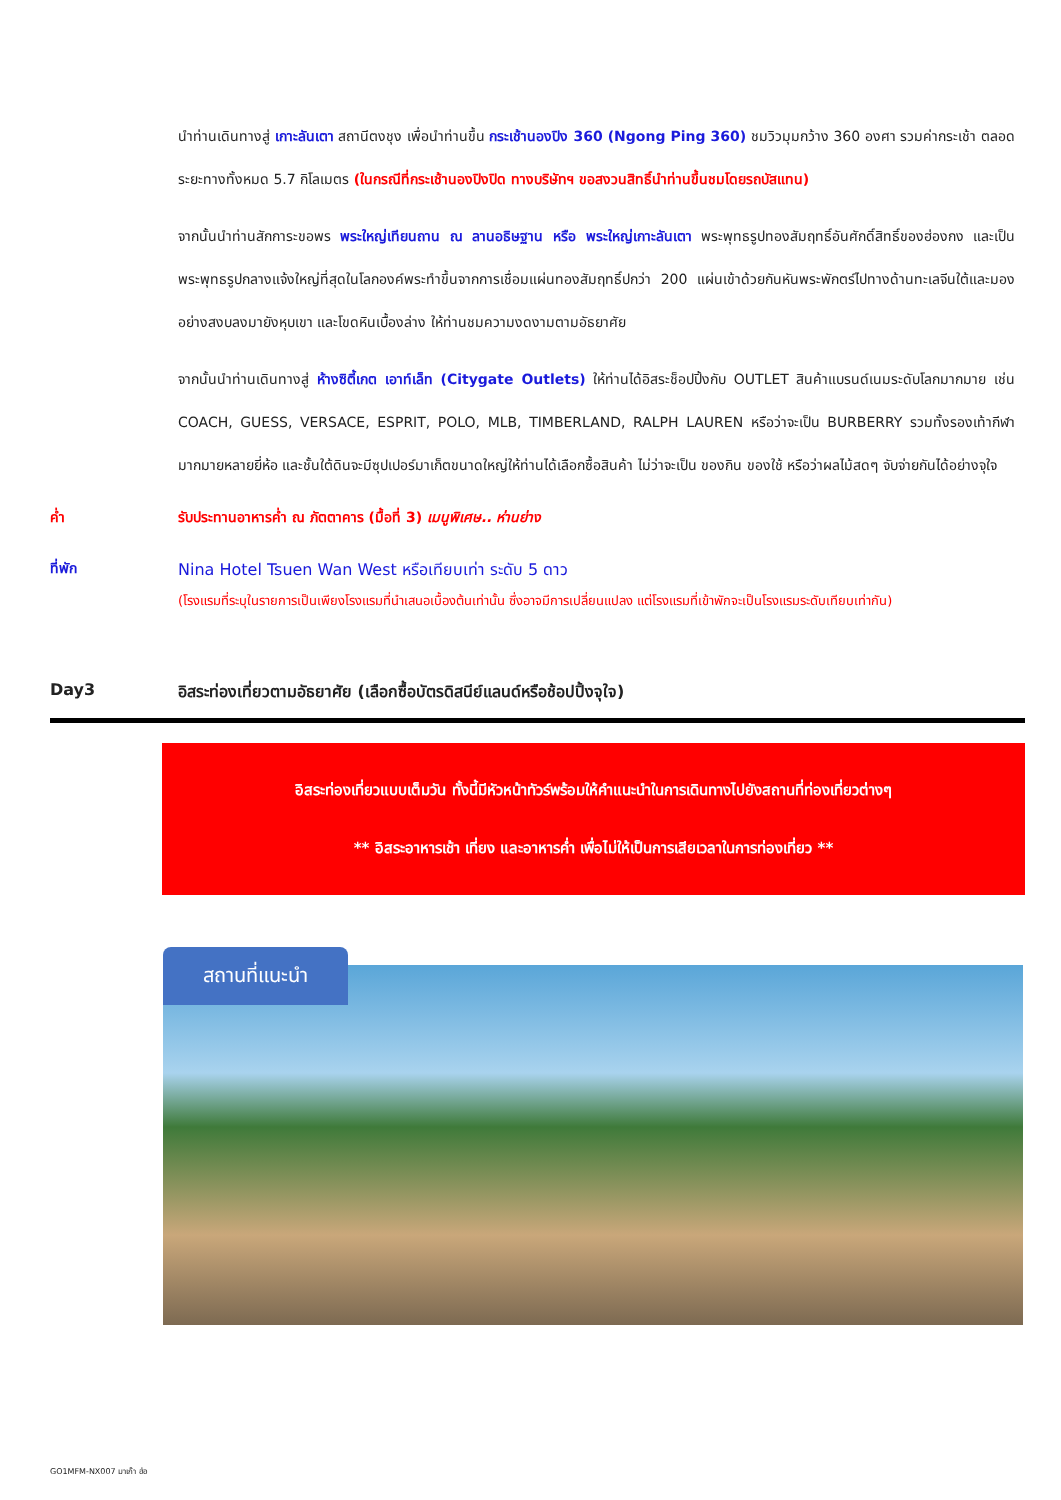นำท่านเดินทางสู่ เกาะลันเตา สถานีตงชุง เพื่อนำท่านขึ้น กระเช้านองปิง 360 (Ngong Ping 360) ชมวิวมุมกว้าง 360 องศา รวมค่ากระเช้า ตลอดระยะทางทั้งหมด 5.7 กิโลเมตร (ในกรณีที่กระเช้านองปิงปิด ทางบริษัทฯ ขอสงวนสิทธิ์นำท่านขึ้นชมโดยรถบัสแทน)
จากนั้นนำท่านสักการะขอพร พระใหญ่เทียนถาน ณ ลานอธิษฐาน หรือ พระใหญ่เกาะลันเตา พระพุทธรูปทองสัมฤทธิ์อันศักดิ์สิทธิ์ของฮ่องกง และเป็นพระพุทธรูปกลางแจ้งใหญ่ที่สุดในโลกองค์พระทำขึ้นจากการเชื่อมแผ่นทองสัมฤทธิ์ปกว่า 200 แผ่นเข้าด้วยกันหันพระพักตร์ไปทางด้านทะเลจีนใต้และมองอย่างสงบลงมายังหุบเขา และโขดหินเบื้องล่าง ให้ท่านชมความงดงามตามอัธยาศัย
จากนั้นนำท่านเดินทางสู่ ห้างซิตี้เกต เอาท์เล็ท (Citygate Outlets) ให้ท่านได้อิสระช็อปปิ้งกับ OUTLET สินค้าแบรนด์เนมระดับโลกมากมาย เช่น COACH, GUESS, VERSACE, ESPRIT, POLO, MLB, TIMBERLAND, RALPH LAUREN หรือว่าจะเป็น BURBERRY รวมทั้งรองเท้ากีฬามากมายหลายยี่ห้อ และชั้นใต้ดินจะมีซุปเปอร์มาเก็ตขนาดใหญ่ให้ท่านได้เลือกซื้อสินค้า ไม่ว่าจะเป็น ของกิน ของใช้ หรือว่าผลไม้สดๆ จับจ่ายกันได้อย่างจุใจ
ค่ำ รับประทานอาหารค่ำ ณ ภัตตาคาร (มื้อที่ 3) เมนูพิเศษ.. ห่านย่าง
ที่พัก Nina Hotel Tsuen Wan West หรือเทียบเท่า ระดับ 5 ดาว
(โรงแรมที่ระบุในรายการเป็นเพียงโรงแรมที่นำเสนอเบื้องต้นเท่านั้น ซึ่งอาจมีการเปลี่ยนแปลง แต่โรงแรมที่เข้าพักจะเป็นโรงแรมระดับเทียบเท่ากัน)
Day3 อิสระท่องเที่ยวตามอัธยาศัย (เลือกซื้อบัตรดิสนีย์แลนด์หรือช้อปปิ้งจุใจ)
อิสระท่องเที่ยวแบบเต็มวัน ทั้งนี้มีหัวหน้าทัวร์พร้อมให้คำแนะนำในการเดินทางไปยังสถานที่ท่องเที่ยวต่างๆ
** อิสระอาหารเช้า เที่ยง และอาหารค่ำ เพื่อไม่ให้เป็นการเสียเวลาในการท่องเที่ยว **
สถานที่แนะนำ
GO1MFM-NX007 มาเก๊า ฮ่อ